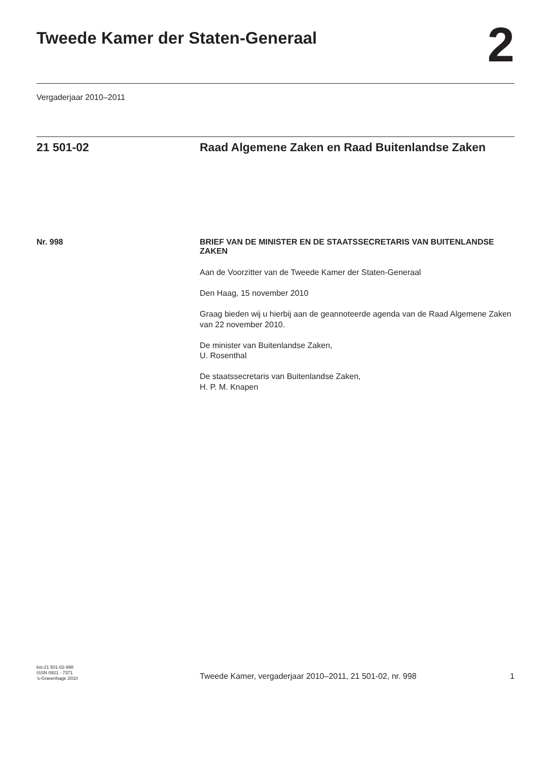Tweede Kamer der Staten-Generaal
2
Vergaderjaar 2010–2011
21 501-02 Raad Algemene Zaken en Raad Buitenlandse Zaken
Nr. 998 BRIEF VAN DE MINISTER EN DE STAATSSECRETARIS VAN BUITENLANDSE ZAKEN
Aan de Voorzitter van de Tweede Kamer der Staten-Generaal
Den Haag, 15 november 2010
Graag bieden wij u hierbij aan de geannoteerde agenda van de Raad Algemene Zaken van 22 november 2010.
De minister van Buitenlandse Zaken,
U. Rosenthal
De staatssecretaris van Buitenlandse Zaken,
H. P. M. Knapen
kst-21 501-02-998
ISSN 0921 - 7371
’s-Gravenhage 2010
Tweede Kamer, vergaderjaar 2010–2011, 21 501-02, nr. 998
1